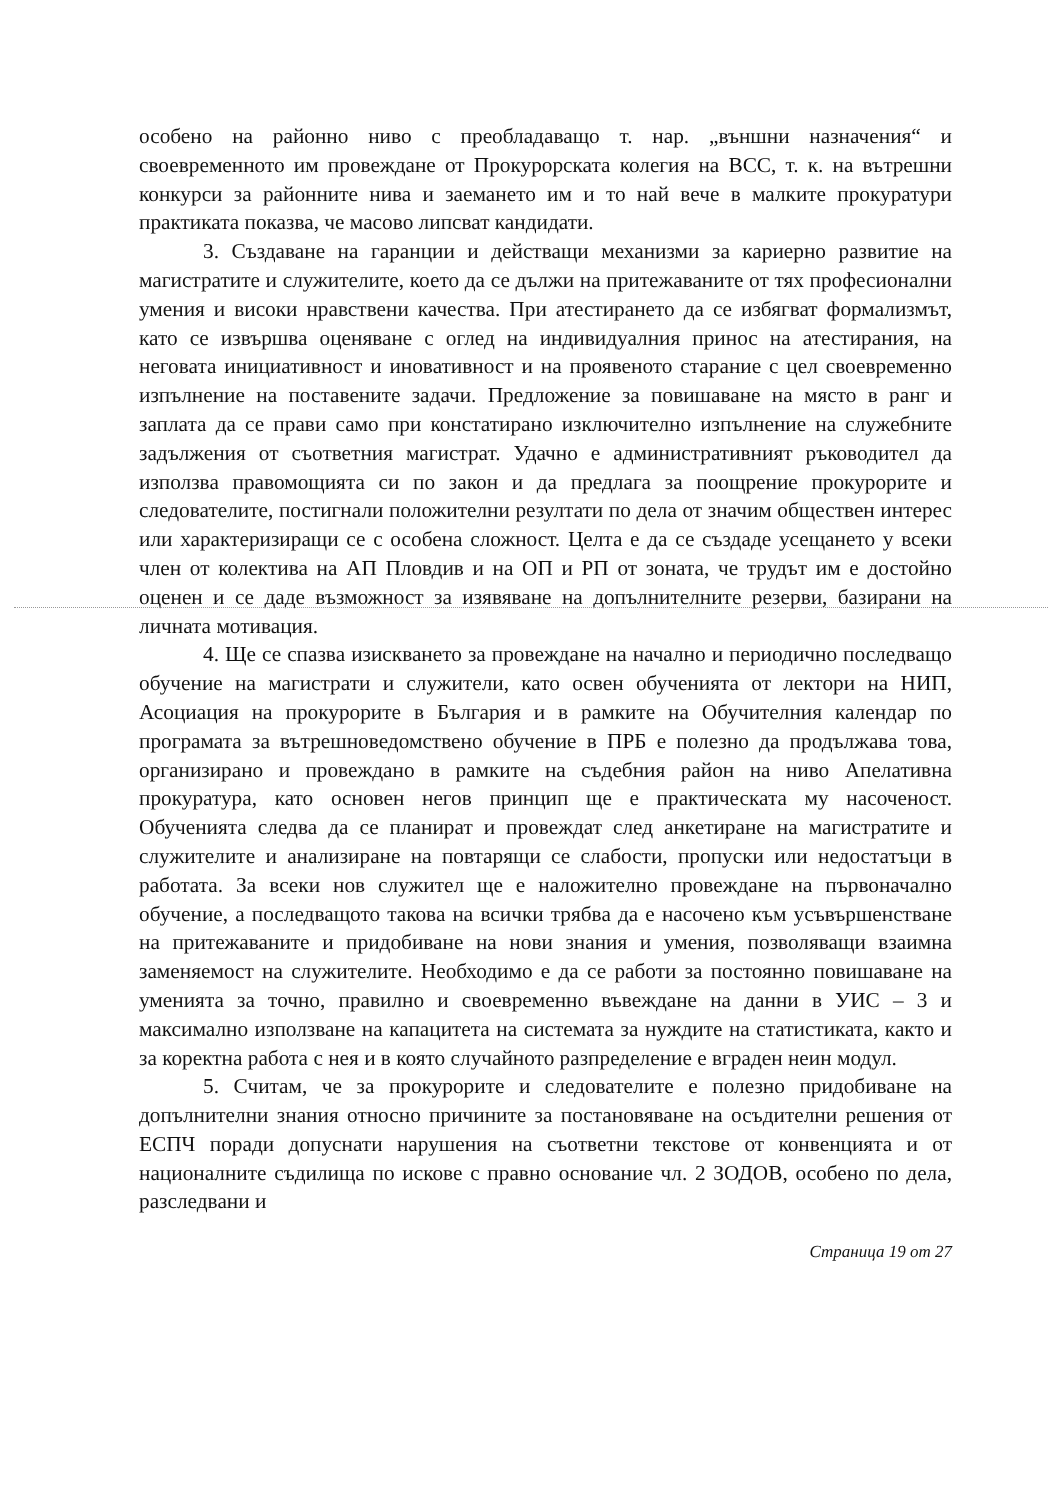особено на районно ниво с преобладаващо т. нар. „външни назначения“ и своевременното им провеждане от Прокурорската колегия на ВСС, т. к. на вътрешни конкурси за районните нива и заемането им и то най вече в малките прокуратури практиката показва, че масово липсват кандидати.
3. Създаване на гаранции и действащи механизми за кариерно развитие на магистратите и служителите, което да се дължи на притежаваните от тях професионални умения и високи нравствени качества. При атестирането да се избягват формализмът, като се извършва оценяване с оглед на индивидуалния принос на атестирания, на неговата инициативност и иновативност и на проявеното старание с цел своевременно изпълнение на поставените задачи. Предложение за повишаване на място в ранг и заплата да се прави само при констатирано изключително изпълнение на служебните задължения от съответния магистрат. Удачно е административният ръководител да използва правомощията си по закон и да предлага за поощрение прокурорите и следователите, постигнали положителни резултати по дела от значим обществен интерес или характеризиращи се с особена сложност. Целта е да се създаде усещането у всеки член от колектива на АП Пловдив и на ОП и РП от зоната, че трудът им е достойно оценен и се даде възможност за изявяване на допълнителните резерви, базирани на личната мотивация.
4. Ще се спазва изискването за провеждане на начално и периодично последващо обучение на магистрати и служители, като освен обученията от лектори на НИП, Асоциация на прокурорите в България и в рамките на Обучителния календар по програмата за вътрешноведомствено обучение в ПРБ е полезно да продължава това, организирано и провеждано в рамките на съдебния район на ниво Апелативна прокуратура, като основен негов принцип ще е практическата му насоченост. Обученията следва да се планират и провеждат след анкетиране на магистратите и служителите и анализиране на повтарящи се слабости, пропуски или недостатъци в работата. За всеки нов служител ще е наложително провеждане на първоначално обучение, а последващото такова на всички трябва да е насочено към усъвършенстване на притежаваните и придобиване на нови знания и умения, позволяващи взаимна заменяемост на служителите. Необходимо е да се работи за постоянно повишаване на уменията за точно, правилно и своевременно въвеждане на данни в УИС – 3 и максимално използване на капацитета на системата за нуждите на статистиката, както и за коректна работа с нея и в която случайното разпределение е вграден неин модул.
5. Считам, че за прокурорите и следователите е полезно придобиване на допълнителни знания относно причините за постановяване на осъдителни решения от ЕСПЧ поради допуснати нарушения на съответни текстове от конвенцията и от националните съдилища по искове с правно основание чл. 2 ЗОДОВ, особено по дела, разследвани и
Страница 19 от 27